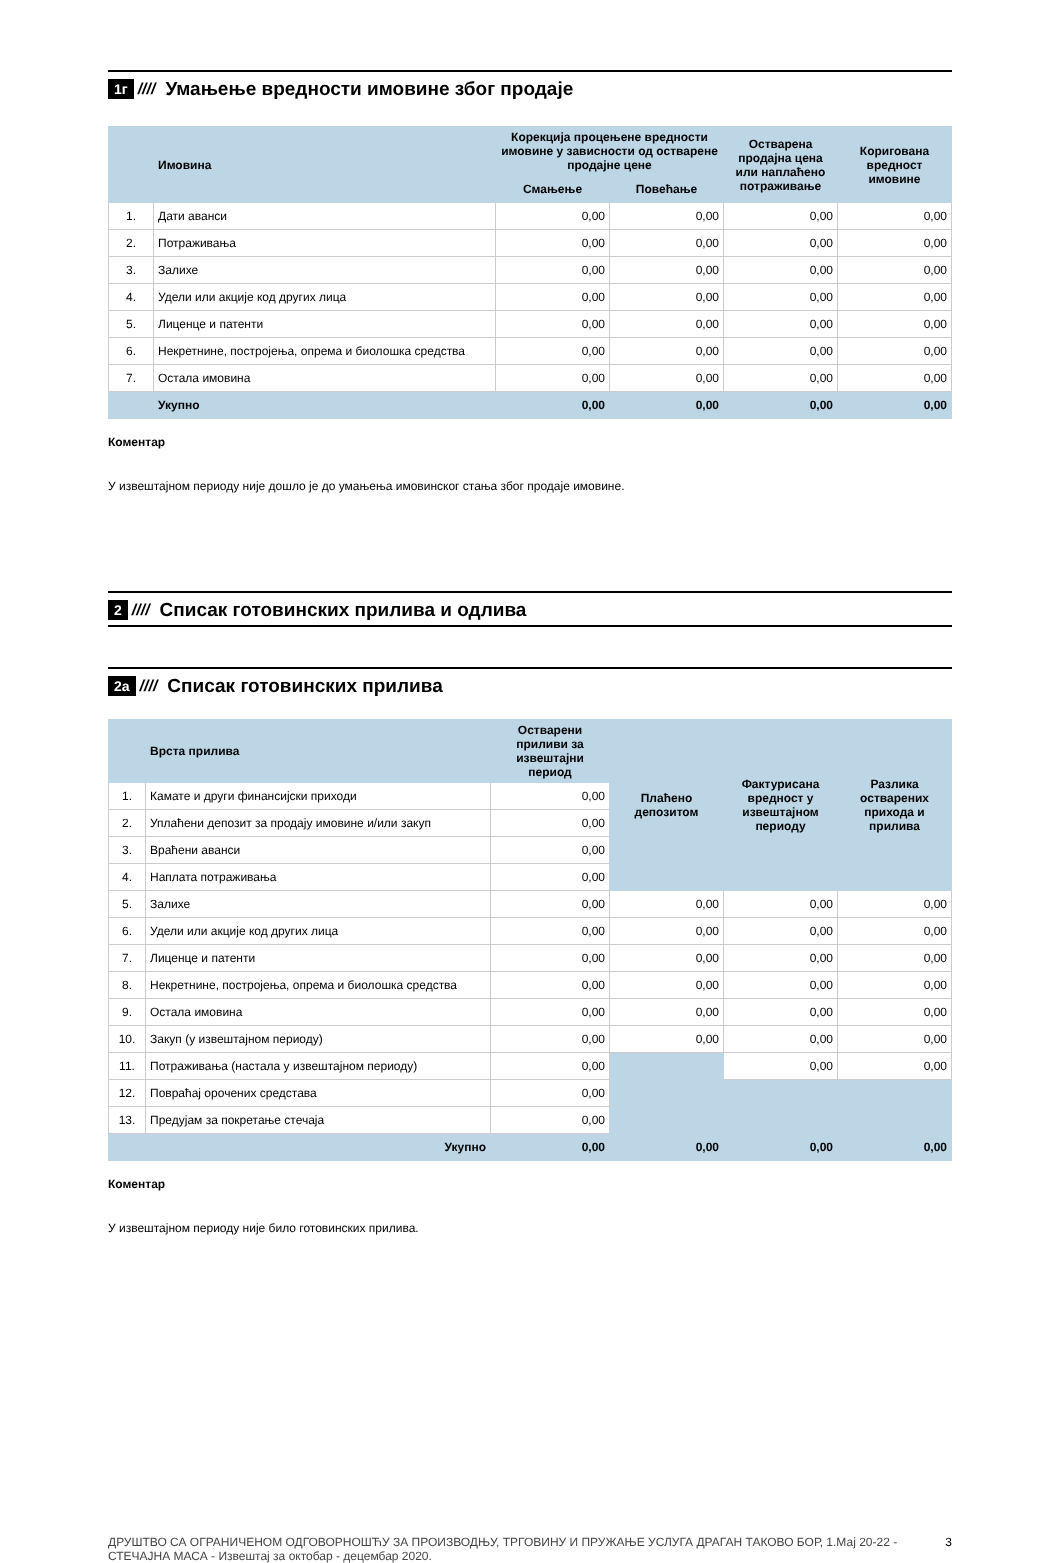1г ////
Умањење вредности имовине због продаје
| | Имовина | Корекција процењене вредности имовине у зависности од остварене продајне цене | | Остварена продајна цена или наплаћено потраживање | Коригована вредност имовине |
| --- | --- | --- | --- | --- | --- |
| | | Смањење | Повећање | | |
| 1. | Дати аванси | 0,00 | 0,00 | 0,00 | 0,00 |
| 2. | Потраживања | 0,00 | 0,00 | 0,00 | 0,00 |
| 3. | Залихе | 0,00 | 0,00 | 0,00 | 0,00 |
| 4. | Удели или акције код других лица | 0,00 | 0,00 | 0,00 | 0,00 |
| 5. | Лиценце и патенти | 0,00 | 0,00 | 0,00 | 0,00 |
| 6. | Некретнине, постројења, опрема и биолошка средства | 0,00 | 0,00 | 0,00 | 0,00 |
| 7. | Остала имовина | 0,00 | 0,00 | 0,00 | 0,00 |
| | Укупно | 0,00 | 0,00 | 0,00 | 0,00 |
Коментар
У извештајном периоду није дошло је до умањења имовинског стања због продаје имовине.
2 ////
Списак готовинских прилива и одлива
2а ////
Списак готовинских прилива
| | Врста прилива | Остварени приливи за извештајни период | Плаћено депозитом | Фактурисана вредност у извештајном периоду | Разлика остварених прихода и прилива |
| --- | --- | --- | --- | --- | --- |
| 1. | Камате и други финансијски приходи | 0,00 | | | |
| 2. | Уплаћени депозит за продају имовине и/или закуп | 0,00 | | | |
| 3. | Враћени аванси | 0,00 | | | |
| 4. | Наплата потраживања | 0,00 | | | |
| 5. | Залихе | 0,00 | 0,00 | 0,00 | 0,00 |
| 6. | Удели или акције код других лица | 0,00 | 0,00 | 0,00 | 0,00 |
| 7. | Лиценце и патенти | 0,00 | 0,00 | 0,00 | 0,00 |
| 8. | Некретнине, постројења, опрема и биолошка средства | 0,00 | 0,00 | 0,00 | 0,00 |
| 9. | Остала имовина | 0,00 | 0,00 | 0,00 | 0,00 |
| 10. | Закуп (у извештајном периоду) | 0,00 | 0,00 | 0,00 | 0,00 |
| 11. | Потраживања (настала у извештајном периоду) | 0,00 | | 0,00 | 0,00 |
| 12. | Повраћај орочених средстава | 0,00 | | | |
| 13. | Предујам за покретање стечаја | 0,00 | | | |
| | Укупно | 0,00 | 0,00 | 0,00 | 0,00 |
Коментар
У извештајном периоду није било готовинских прилива.
ДРУШТВО СА ОГРАНИЧЕНОМ ОДГОВОРНОШЋУ ЗА ПРОИЗВОДЊУ, ТРГОВИНУ И ПРУЖАЊЕ УСЛУГА ДРАГАН ТАКОВО БОР, 1.Мај 20-22 - СТЕЧАЈНА МАСА - Извештај за октобар - децембар 2020. 3